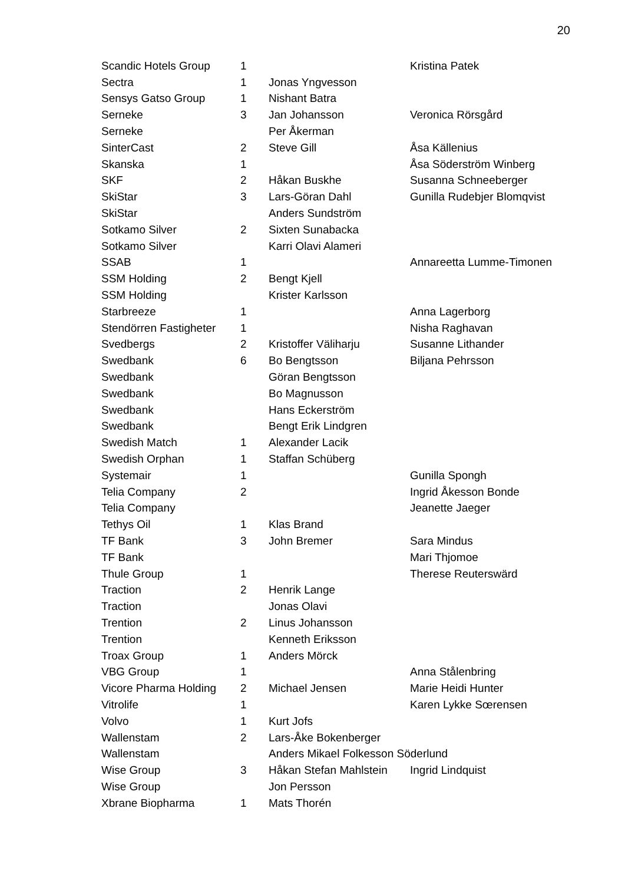20
| Scandic Hotels Group | 1 | | Kristina Patek |
| Sectra | 1 | Jonas Yngvesson | |
| Sensys Gatso Group | 1 | Nishant Batra | |
| Serneke | 3 | Jan Johansson | Veronica Rörsgård |
| Serneke | | Per Åkerman | |
| SinterCast | 2 | Steve Gill | Åsa Källenius |
| Skanska | 1 | | Åsa Söderström Winberg |
| SKF | 2 | Håkan Buskhe | Susanna Schneeberger |
| SkiStar | 3 | Lars-Göran Dahl | Gunilla Rudebjer Blomqvist |
| SkiStar | | Anders Sundström | |
| Sotkamo Silver | 2 | Sixten Sunabacka | |
| Sotkamo Silver | | Karri Olavi Alameri | |
| SSAB | 1 | | Annareetta Lumme-Timonen |
| SSM Holding | 2 | Bengt Kjell | |
| SSM Holding | | Krister Karlsson | |
| Starbreeze | 1 | | Anna Lagerborg |
| Stendörren Fastigheter | 1 | | Nisha Raghavan |
| Svedbergs | 2 | Kristoffer Väliharju | Susanne Lithander |
| Swedbank | 6 | Bo Bengtsson | Biljana Pehrsson |
| Swedbank | | Göran Bengtsson | |
| Swedbank | | Bo Magnusson | |
| Swedbank | | Hans Eckerström | |
| Swedbank | | Bengt Erik Lindgren | |
| Swedish Match | 1 | Alexander Lacik | |
| Swedish Orphan | 1 | Staffan Schüberg | |
| Systemair | 1 | | Gunilla Spongh |
| Telia Company | 2 | | Ingrid Åkesson Bonde |
| Telia Company | | | Jeanette Jaeger |
| Tethys Oil | 1 | Klas Brand | |
| TF Bank | 3 | John Bremer | Sara Mindus |
| TF Bank | | | Mari Thjomoe |
| Thule Group | 1 | | Therese Reuterswärd |
| Traction | 2 | Henrik Lange | |
| Traction | | Jonas Olavi | |
| Trention | 2 | Linus Johansson | |
| Trention | | Kenneth Eriksson | |
| Troax Group | 1 | Anders Mörck | |
| VBG Group | 1 | | Anna Stålenbring |
| Vicore Pharma Holding | 2 | Michael Jensen | Marie Heidi Hunter |
| Vitrolife | 1 | | Karen Lykke Sœrensen |
| Volvo | 1 | Kurt Jofs | |
| Wallenstam | 2 | Lars-Åke Bokenberger | |
| Wallenstam | | Anders Mikael Folkesson Söderlund | |
| Wise Group | 3 | Håkan Stefan Mahlstein | Ingrid Lindquist |
| Wise Group | | Jon Persson | |
| Xbrane Biopharma | 1 | Mats Thorén | |